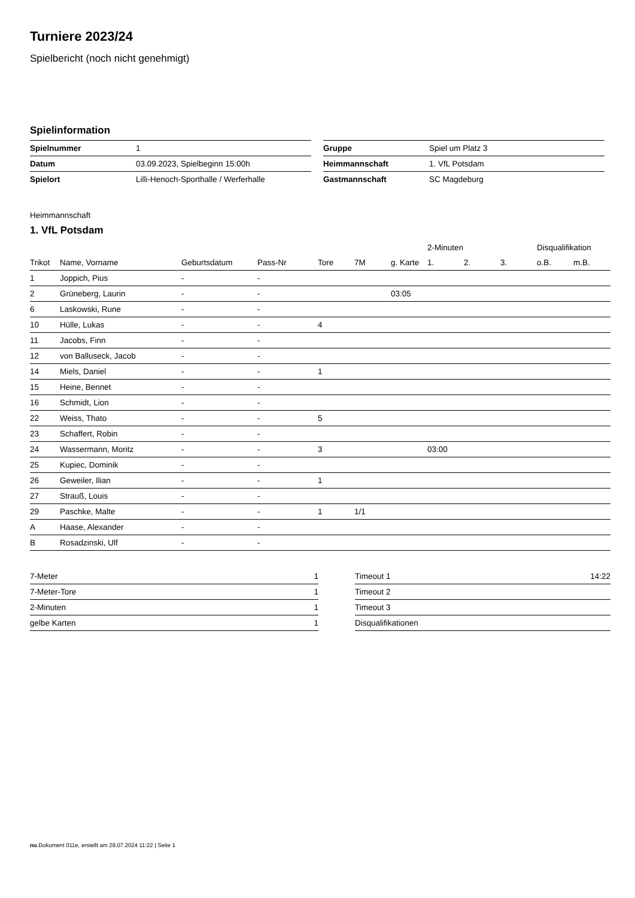Turniere 2023/24
Spielbericht (noch nicht genehmigt)
Spielinformation
| Spielnummer | 1 |
| Datum | 03.09.2023, Spielbeginn 15:00h |
| Spielort | Lilli-Henoch-Sporthalle / Werferhalle |
| Gruppe | Spiel um Platz 3 |
| Heimmannschaft | 1. VfL Potsdam |
| Gastmannschaft | SC Magdeburg |
Heimmannschaft
1. VfL Potsdam
| | | | | | | | 2-Minuten | | | Disqualifikation | |
| --- | --- | --- | --- | --- | --- | --- | --- | --- | --- | --- | --- |
| Trikot | Name, Vorname | Geburtsdatum | Pass-Nr | Tore | 7M | g. Karte | 1. | 2. | 3. | o.B. | m.B. |
| 1 | Joppich, Pius | - | - | | | | | | | | |
| 2 | Grüneberg, Laurin | - | - | | | 03:05 | | | | | |
| 6 | Laskowski, Rune | - | - | | | | | | | | |
| 10 | Hülle, Lukas | - | - | 4 | | | | | | | |
| 11 | Jacobs, Finn | - | - | | | | | | | | |
| 12 | von Balluseck, Jacob | - | - | | | | | | | | |
| 14 | Miels, Daniel | - | - | 1 | | | | | | | |
| 15 | Heine, Bennet | - | - | | | | | | | | |
| 16 | Schmidt, Lion | - | - | | | | | | | | |
| 22 | Weiss, Thato | - | - | 5 | | | | | | | |
| 23 | Schaffert, Robin | - | - | | | | | | | | |
| 24 | Wassermann, Moritz | - | - | 3 | | | 03:00 | | | | |
| 25 | Kupiec, Dominik | - | - | | | | | | | | |
| 26 | Geweiler, Ilian | - | - | 1 | | | | | | | |
| 27 | Strauß, Louis | - | - | | | | | | | | |
| 29 | Paschke, Malte | - | - | 1 | 1/1 | | | | | | |
| A | Haase, Alexander | - | - | | | | | | | | |
| B | Rosadzinski, Ulf | - | - | | | | | | | | |
| 7-Meter | 1 |
| 7-Meter-Tore | 1 |
| 2-Minuten | 1 |
| gelbe Karten | 1 |
| Timeout 1 | 14:22 |
| Timeout 2 | |
| Timeout 3 | |
| Disqualifikationen | |
nu.Dokument 011e, erstellt am 28.07.2024 11:22 | Seite 1